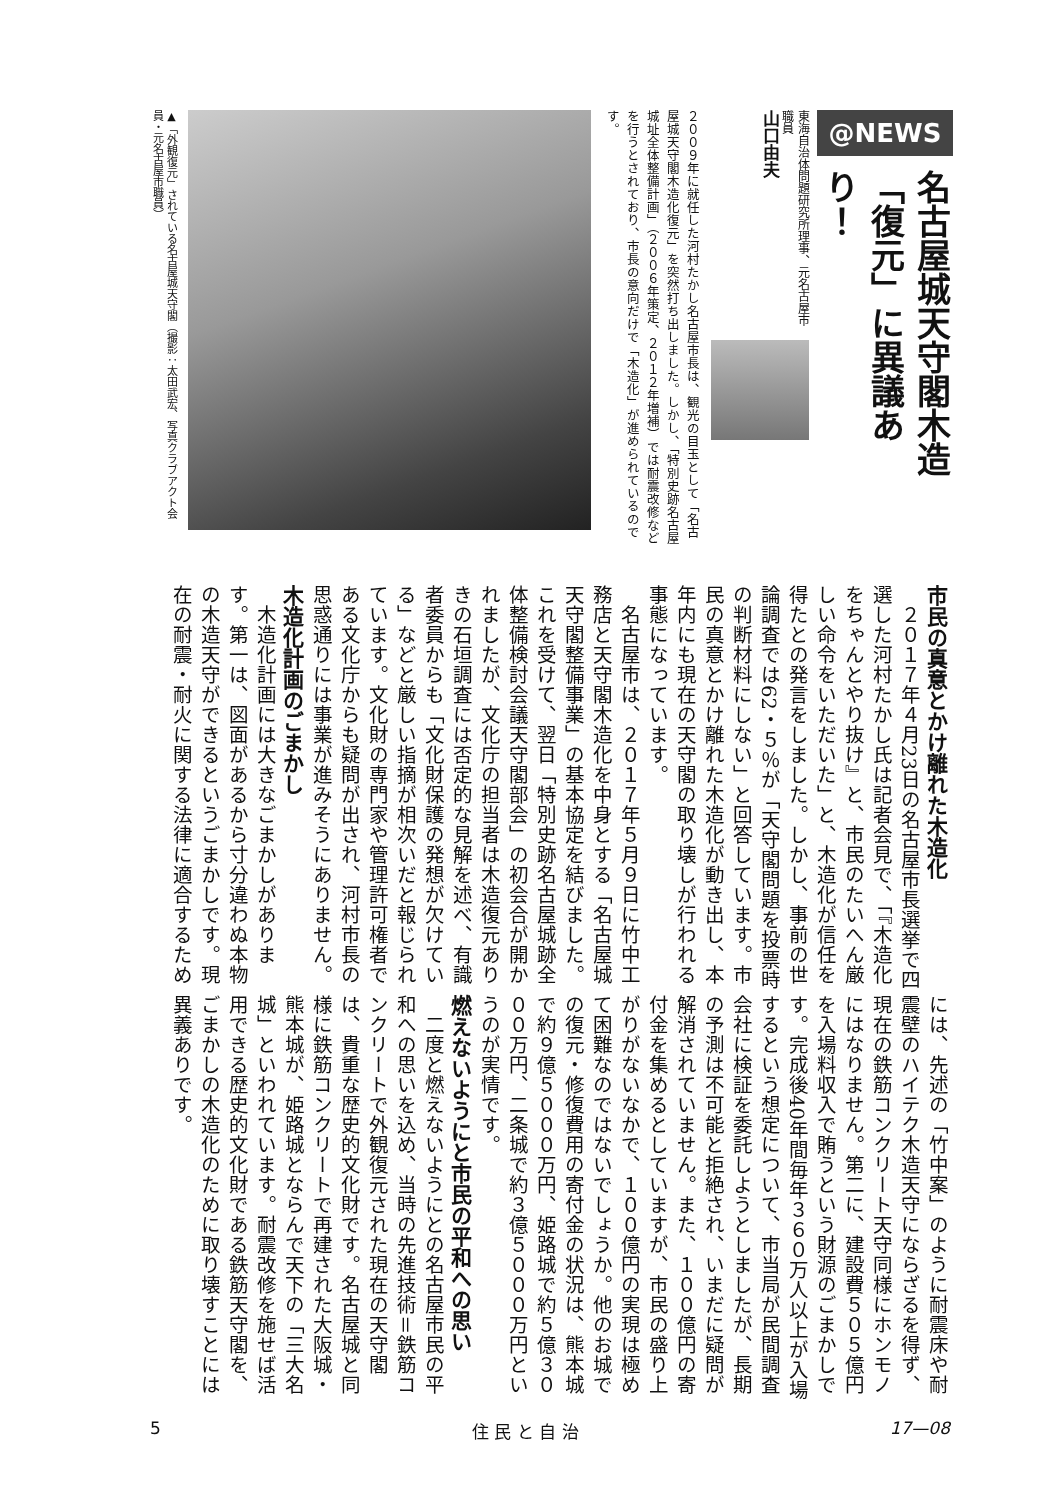@NEWS
名古屋城天守閣木造
「復元」に異議あり！
東海自治体問題研究所理事、元名古屋市職員
山口由夫
２００９年に就任した河村たかし名古屋市長は、観光の目玉として「名古屋城天守閣木造化復元」を突然打ち出しました。しかし、「特別史跡名古屋城址全体整備計画」（２００６年策定、２０１２年増補）では耐震改修などを行うとされており、市長の意向だけで「木造化」が進められているのです。
▲「外観復元」されている名古屋城天守閣（撮影：太田武宏、写真クラブアクト会員・元名古屋市職員）
市民の真意とかけ離れた木造化
２０１７年４月23日の名古屋市長選挙で四選した河村たかし氏は記者会見で、「『木造化をちゃんとやり抜け』と、市民のたいへん厳しい命令をいただいた」と、木造化が信任を得たとの発言をしました。しかし、事前の世論調査では62・５％が「天守閣問題を投票時の判断材料にしない」と回答しています。市民の真意とかけ離れた木造化が動き出し、本年内にも現在の天守閣の取り壊しが行われる事態になっています。
名古屋市は、２０１７年５月９日に竹中工務店と天守閣木造化を中身とする「名古屋城天守閣整備事業」の基本協定を結びました。これを受けて、翌日「特別史跡名古屋城跡全体整備検討会議天守閣部会」の初会合が開かれましたが、文化庁の担当者は木造復元ありきの石垣調査には否定的な見解を述べ、有識者委員からも「文化財保護の発想が欠けている」などと厳しい指摘が相次いだと報じられています。文化財の専門家や管理許可権者である文化庁からも疑問が出され、河村市長の思惑通りには事業が進みそうにありません。
木造化計画のごまかし
木造化計画には大きなごまかしがあります。第一は、図面があるから寸分違わぬ本物の木造天守ができるというごまかしです。現在の耐震・耐火に関する法律に適合するため
には、先述の「竹中案」のように耐震床や耐震壁のハイテク木造天守にならざるを得ず、現在の鉄筋コンクリート天守同様にホンモノにはなりません。第二に、建設費５０５億円を入場料収入で賄うという財源のごまかしです。完成後40年間毎年３６０万人以上が入場するという想定について、市当局が民間調査会社に検証を委託しようとしましたが、長期の予測は不可能と拒絶され、いまだに疑問が解消されていません。また、１００億円の寄付金を集めるとしていますが、市民の盛り上がりがないなかで、１００億円の実現は極めて困難なのではないでしょうか。他のお城での復元・修復費用の寄付金の状況は、熊本城で約９億５０００万円、姫路城で約５億３０００万円、二条城で約３億５０００万円というのが実情です。
燃えないようにと市民の平和への思い
二度と燃えないようにとの名古屋市民の平和への思いを込め、当時の先進技術＝鉄筋コンクリートで外観復元された現在の天守閣は、貴重な歴史的文化財です。名古屋城と同様に鉄筋コンクリートで再建された大阪城・熊本城が、姫路城とならんで天下の「三大名城」といわれています。耐震改修を施せば活用できる歴史的文化財である鉄筋天守閣を、ごまかしの木造化のために取り壊すことには異義ありです。
5 住 民 と 自 治 17—08